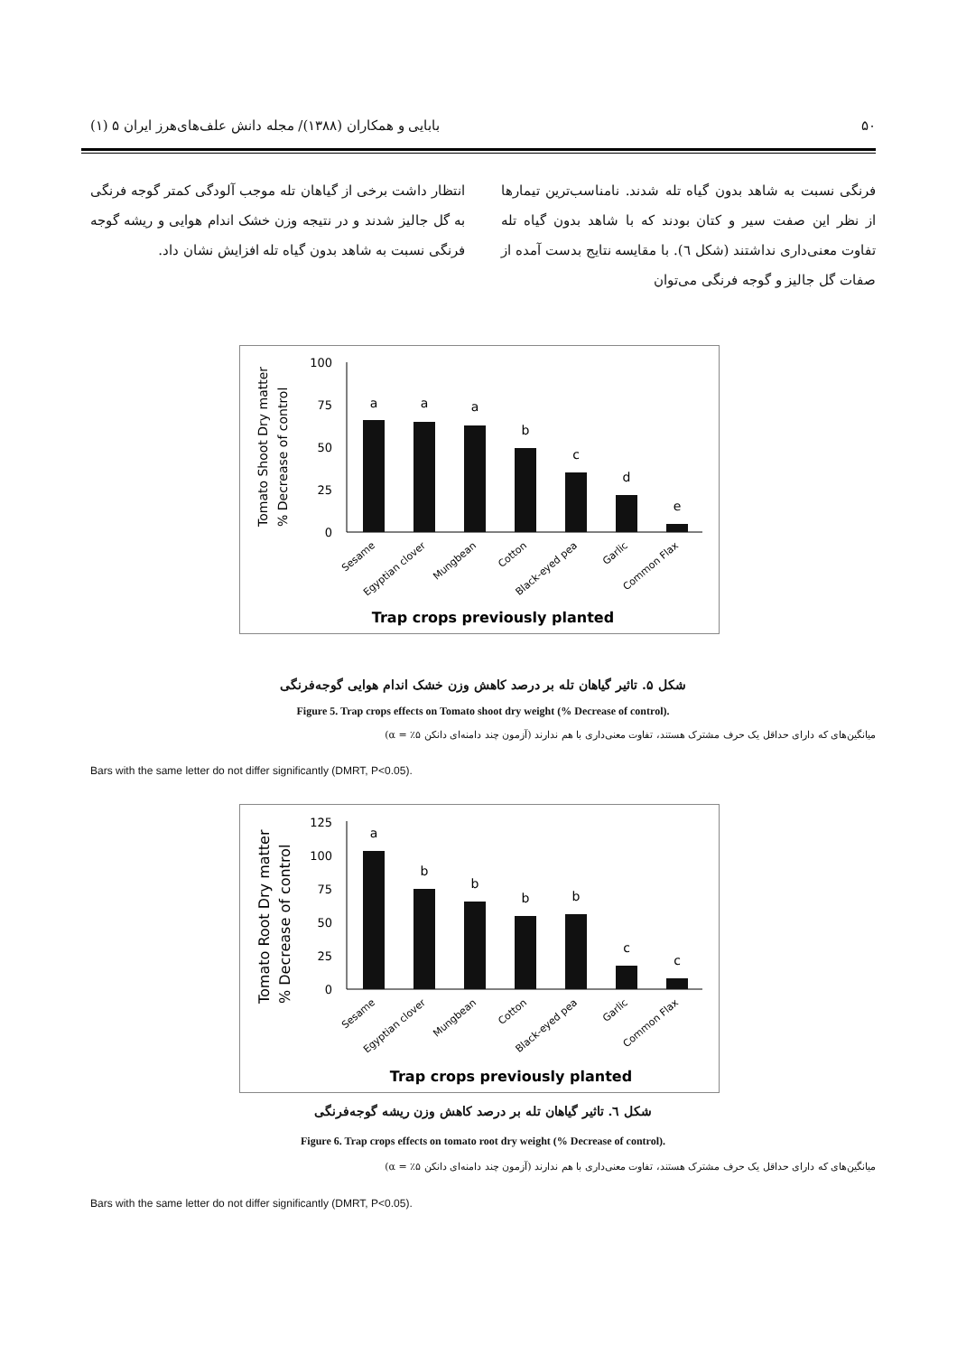۵۰ بابایی و همکاران (۱۳۸۸)/ مجله دانش علف‌های‌هرز ایران ۵ (۱)
فرنگی نسبت به شاهد بدون گیاه تله شدند. نامناسب‌ترین تیمارها از نظر این صفت سیر و کتان بودند که با شاهد بدون گیاه تله تفاوت معنی‌داری نداشتند (شکل ٦). با مقایسه نتایج بدست آمده از صفات گل جالیز و گوجه فرنگی می‌توان
انتظار داشت برخی از گیاهان تله موجب آلودگی کمتر گوجه فرنگی به گل جالیز شدند و در نتیجه وزن خشک اندام هوایی و ریشه گوجه فرنگی نسبت به شاهد بدون گیاه تله افزایش نشان داد.
Tomato Shoot Dry matter
% Decrease of control
100
75
50
25
0
a
a
a
b
c
d
e
Sesame
Egyptian clover
Mungbean
Cotton
Black-eyed pea
Garlic
Common Flax
Trap crops previously planted
شکل ۵. تاثیر گیاهان تله بر درصد کاهش وزن خشک اندام هوایی گوجه‌فرنگی
Figure 5. Trap crops effects on Tomato shoot dry weight (% Decrease of control).
میانگین‌های که دارای حداقل یک حرف مشترک هستند، تفاوت معنی‌داری با هم ندارند (آزمون چند دامنه‌ای دانکن ۵٪ = α)
Bars with the same letter do not differ significantly (DMRT, P<0.05).
Tomato Root Dry matter
% Decrease of control
125
100
75
50
25
0
a
b
b
b
b
c
c
Sesame
Egyptian clover
Mungbean
Cotton
Black-eyed pea
Garlic
Common Flax
Trap crops previously planted
شکل ٦. تاثیر گیاهان تله بر درصد کاهش وزن ریشه گوجه‌فرنگی
Figure 6. Trap crops effects on tomato root dry weight (% Decrease of control).
میانگین‌های که دارای حداقل یک حرف مشترک هستند، تفاوت معنی‌داری با هم ندارند (آزمون چند دامنه‌ای دانکن ۵٪ = α)
Bars with the same letter do not differ significantly (DMRT, P<0.05).